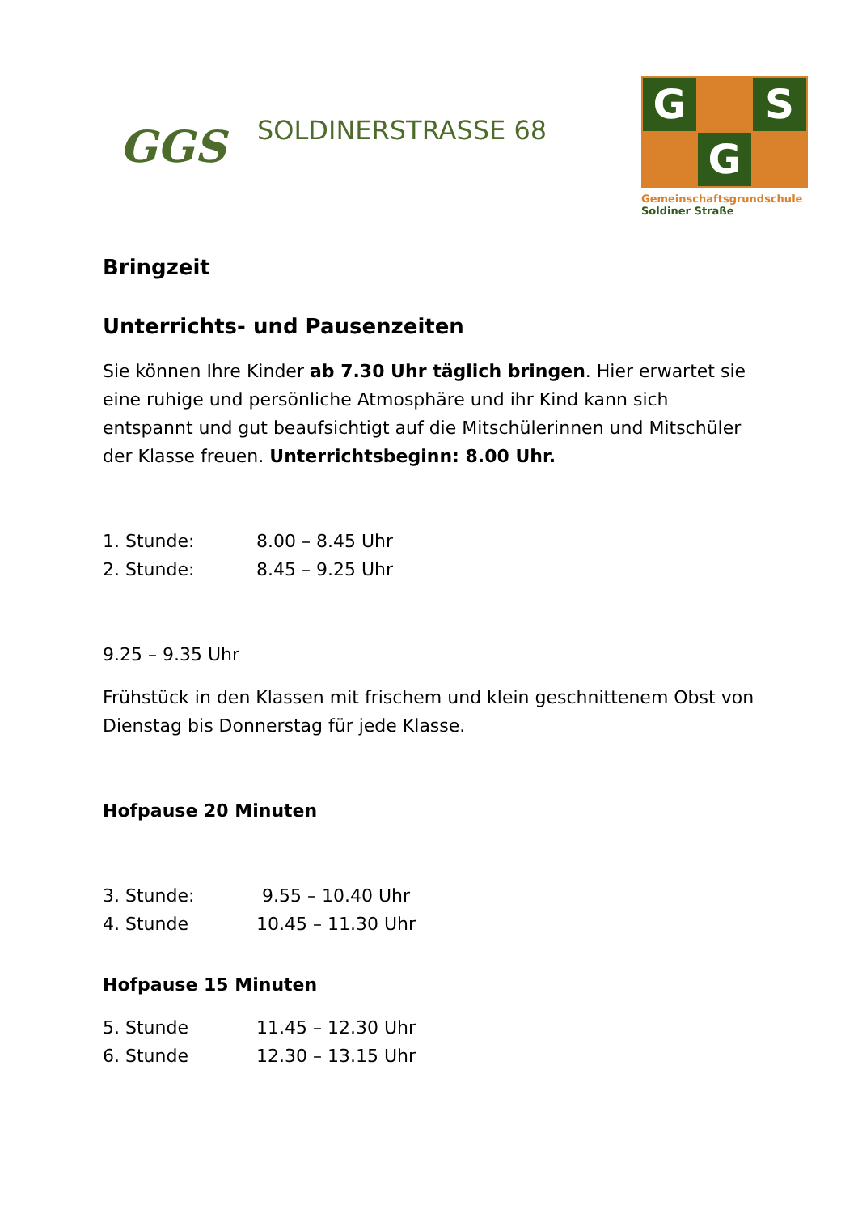GGS
SOLDINERSTRASSE 68
G
S
G
Gemeinschaftsgrundschule
Soldiner Straße
Bringzeit
Unterrichts- und Pausenzeiten
Sie können Ihre Kinder ab 7.30 Uhr täglich bringen. Hier erwartet sie eine ruhige und persönliche Atmosphäre und ihr Kind kann sich entspannt und gut beaufsichtigt auf die Mitschülerinnen und Mitschüler der Klasse freuen. Unterrichtsbeginn: 8.00 Uhr.
1. Stunde: 8.00 – 8.45 Uhr
2. Stunde: 8.45 – 9.25 Uhr
9.25 – 9.35 Uhr
Frühstück in den Klassen mit frischem und klein geschnittenem Obst von Dienstag bis Donnerstag für jede Klasse.
Hofpause 20 Minuten
3. Stunde: 9.55 – 10.40 Uhr
4. Stunde 10.45 – 11.30 Uhr
Hofpause 15 Minuten
5. Stunde 11.45 – 12.30 Uhr
6. Stunde 12.30 – 13.15 Uhr